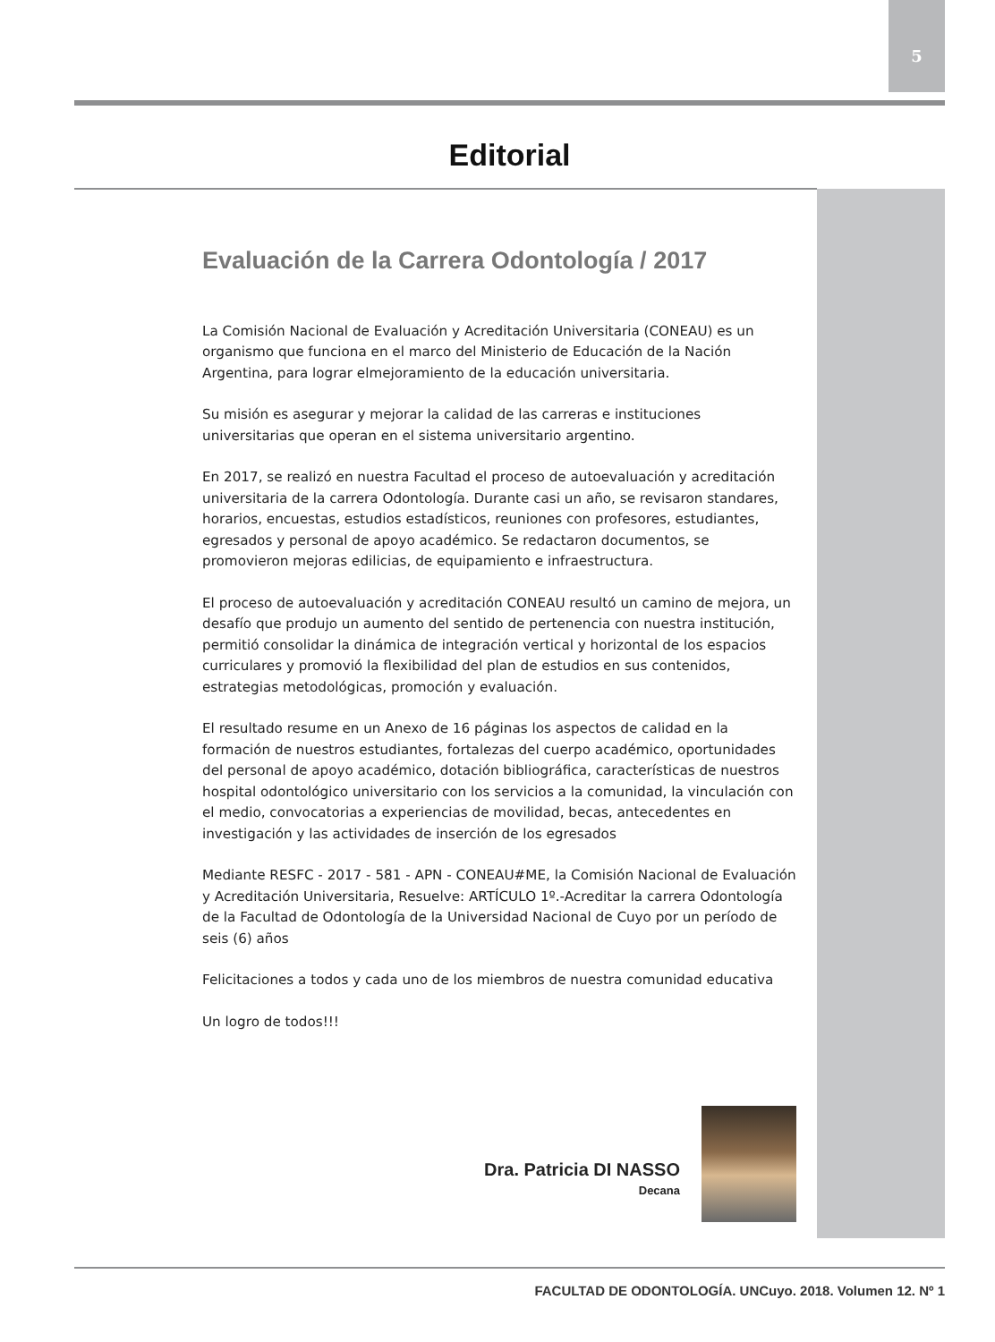5
Editorial
Evaluación de la Carrera Odontología / 2017
La Comisión Nacional de Evaluación y Acreditación Universitaria (CONEAU) es un organismo que funciona en el marco del Ministerio de Educación de la Nación Argentina, para lograr elmejoramiento de la educación universitaria.
Su misión es asegurar y mejorar la calidad de las carreras e instituciones universitarias que operan en el sistema universitario argentino.
En 2017, se realizó en nuestra Facultad el proceso de autoevaluación y acreditación universitaria de la carrera Odontología. Durante casi un año, se revisaron standares, horarios, encuestas, estudios estadísticos, reuniones con profesores, estudiantes, egresados y personal de apoyo académico. Se redactaron documentos, se promovieron mejoras edilicias, de equipamiento e infraestructura.
El proceso de autoevaluación y acreditación CONEAU resultó un camino de mejora, un desafío que produjo un aumento del sentido de pertenencia con nuestra institución, permitió consolidar la dinámica de integración vertical y horizontal de los espacios curriculares y promovió la flexibilidad del plan de estudios en sus contenidos, estrategias metodológicas, promoción y evaluación.
El resultado resume en un Anexo de 16 páginas los aspectos de calidad en la formación de nuestros estudiantes, fortalezas del cuerpo académico, oportunidades del personal de apoyo académico, dotación bibliográfica, características de nuestros hospital odontológico universitario con los servicios a la comunidad, la vinculación con el medio, convocatorias a experiencias de movilidad, becas, antecedentes en investigación y las actividades de inserción de los egresados
Mediante RESFC - 2017 - 581 - APN - CONEAU#ME, la Comisión Nacional de Evaluación y Acreditación Universitaria, Resuelve: ARTÍCULO 1º.-Acreditar la carrera Odontología de la Facultad de Odontología de la Universidad Nacional de Cuyo por un período de seis (6) años
Felicitaciones a todos y cada uno de los miembros de nuestra comunidad educativa
Un logro de todos!!!
Dra. Patricia DI NASSO
Decana
FACULTAD DE ODONTOLOGÍA. UNCuyo. 2018. Volumen 12. Nº 1